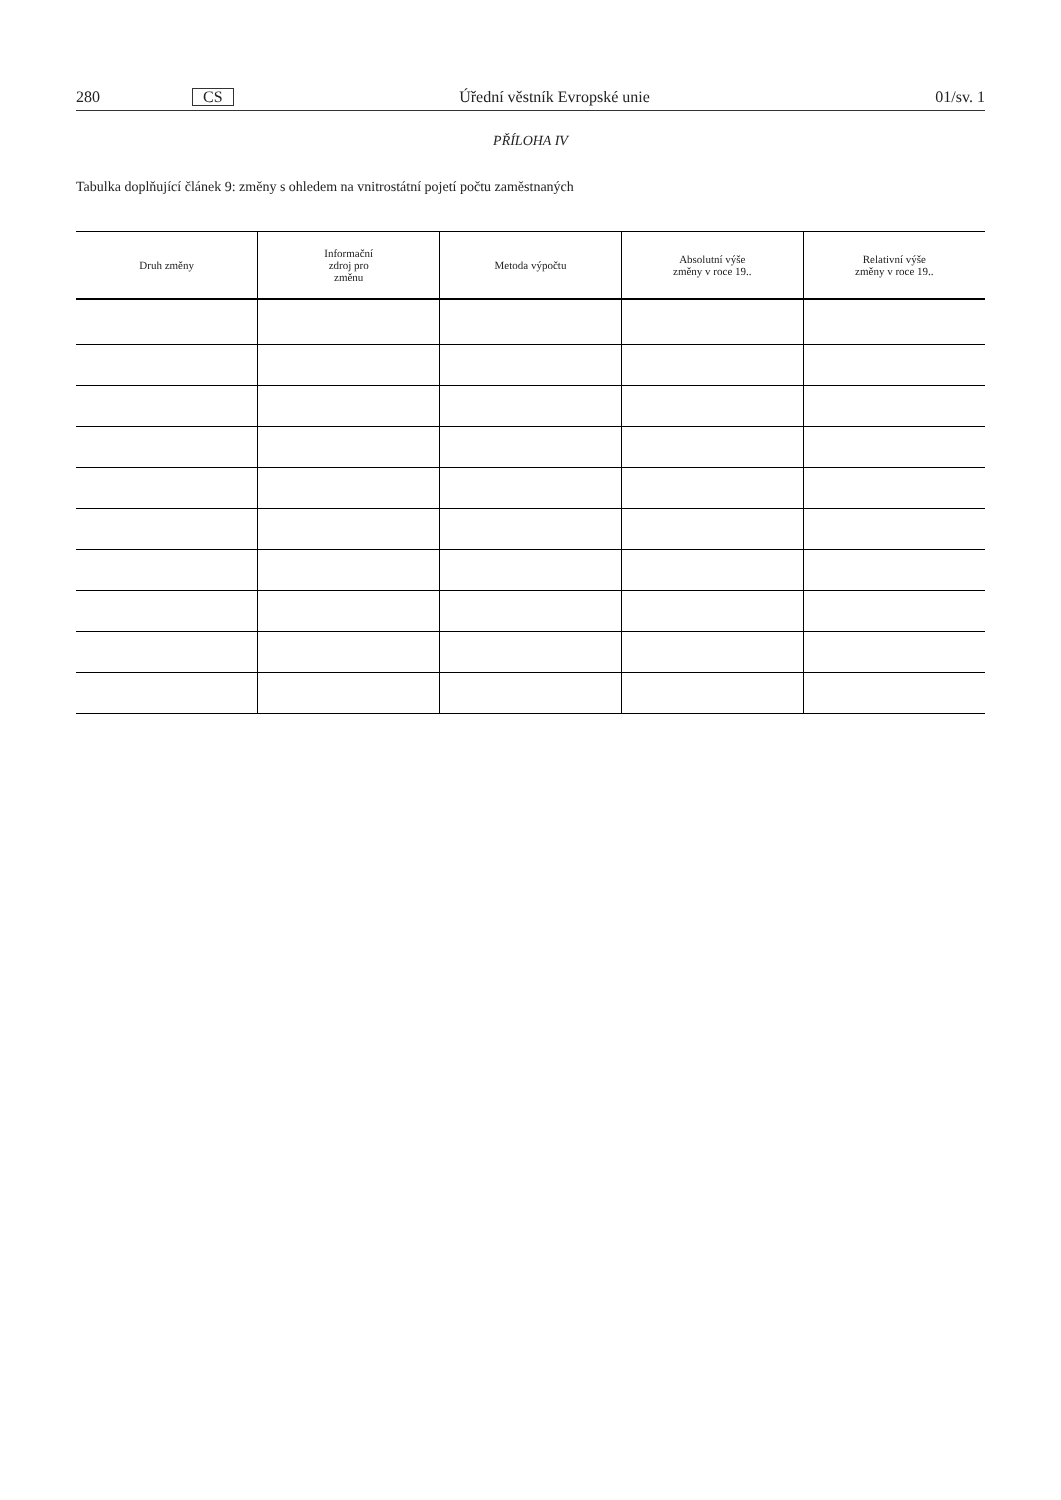280 CS Úřední věstník Evropské unie 01/sv. 1
PŘÍLOHA IV
Tabulka doplňující článek 9: změny s ohledem na vnitrostátní pojetí počtu zaměstnaných
| Druh změny | Informační zdroj pro změnu | Metoda výpočtu | Absolutní výše změny v roce 19.. | Relativní výše změny v roce 19.. |
| --- | --- | --- | --- | --- |